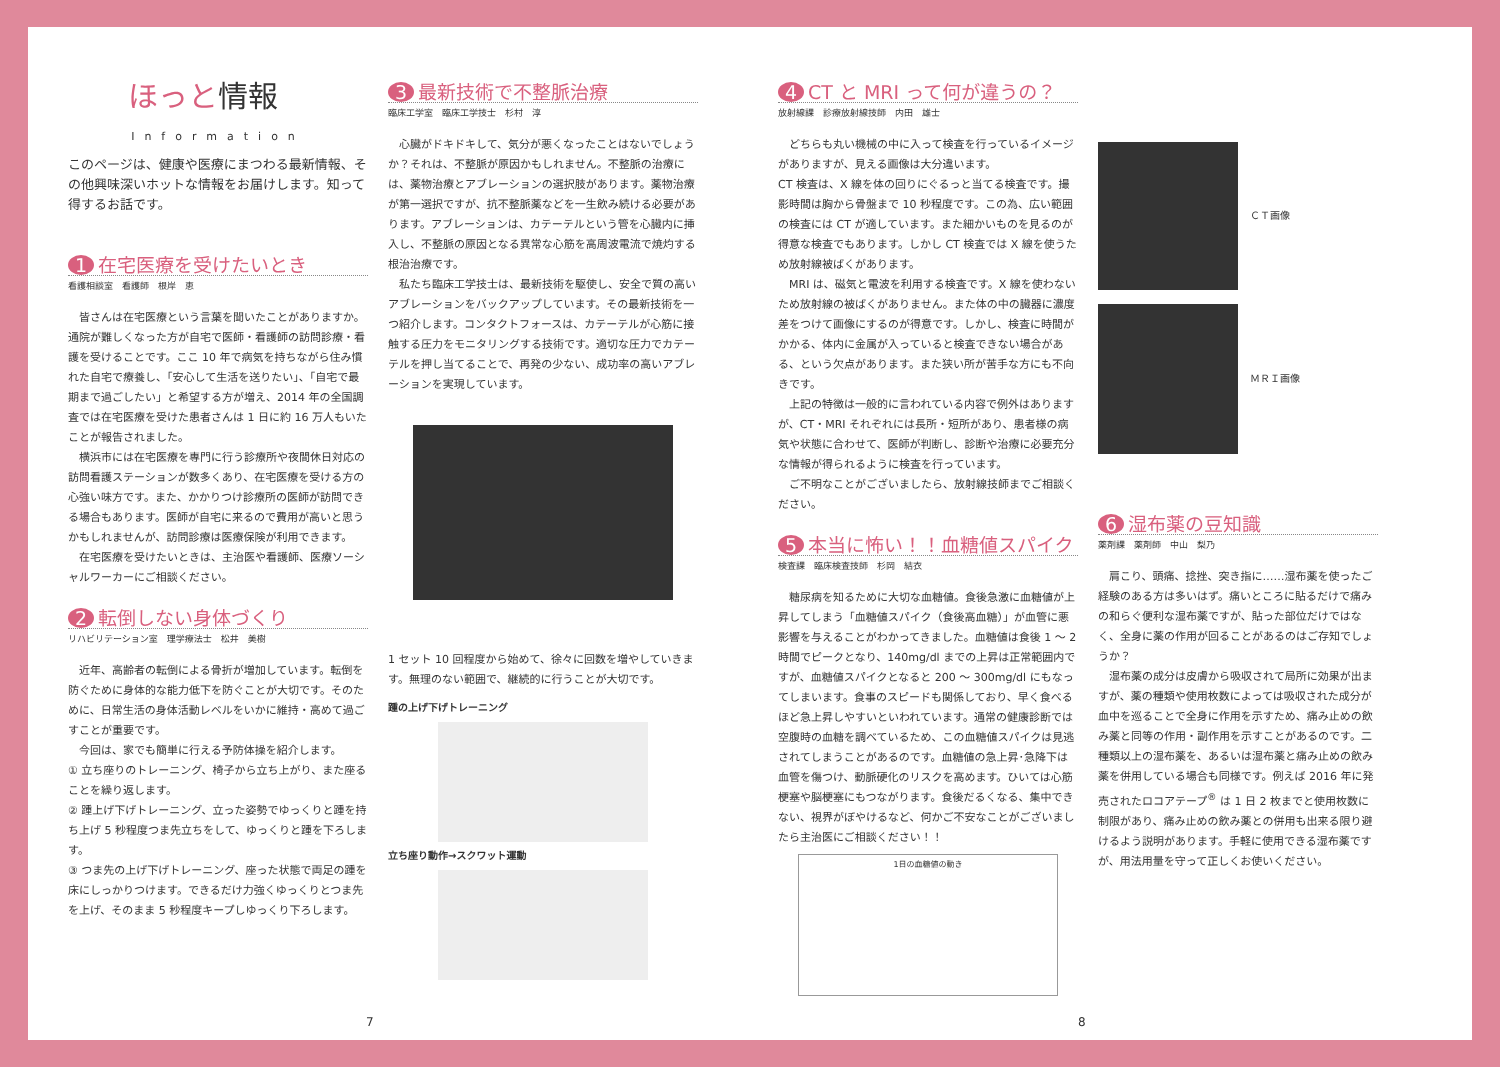ほっと情報
Information
このページは、健康や医療にまつわる最新情報、その他興味深いホットな情報をお届けします。知って得するお話です。
1 在宅医療を受けたいとき
看護相談室　看護師　根岸　恵
皆さんは在宅医療という言葉を聞いたことがありますか。通院が難しくなった方が自宅で医師・看護師の訪問診療・看護を受けることです。ここ 10 年で病気を持ちながら住み慣れた自宅で療養し、「安心して生活を送りたい」、「自宅で最期まで過ごしたい」と希望する方が増え、2014 年の全国調査では在宅医療を受けた患者さんは 1 日に約 16 万人もいたことが報告されました。
横浜市には在宅医療を専門に行う診療所や夜間休日対応の訪問看護ステーションが数多くあり、在宅医療を受ける方の心強い味方です。また、かかりつけ診療所の医師が訪問できる場合もあります。医師が自宅に来るので費用が高いと思うかもしれませんが、訪問診療は医療保険が利用できます。
在宅医療を受けたいときは、主治医や看護師、医療ソーシャルワーカーにご相談ください。
2 転倒しない身体づくり
リハビリテーション室　理学療法士　松井　美樹
近年、高齢者の転倒による骨折が増加しています。転倒を防ぐために身体的な能力低下を防ぐことが大切です。そのために、日常生活の身体活動レベルをいかに維持・高めて過ごすことが重要です。
今回は、家でも簡単に行える予防体操を紹介します。
① 立ち座りのトレーニング、椅子から立ち上がり、また座ることを繰り返します。
② 踵上げ下げトレーニング、立った姿勢でゆっくりと踵を持ち上げ 5 秒程度つま先立ちをして、ゆっくりと踵を下ろします。
③ つま先の上げ下げトレーニング、座った状態で両足の踵を床にしっかりつけます。できるだけ力強くゆっくりとつま先を上げ、そのまま 5 秒程度キープしゆっくり下ろします。
3 最新技術で不整脈治療
臨床工学室　臨床工学技士　杉村　淳
心臓がドキドキして、気分が悪くなったことはないでしょうか？それは、不整脈が原因かもしれません。不整脈の治療には、薬物治療とアブレーションの選択肢があります。薬物治療が第一選択ですが、抗不整脈薬などを一生飲み続ける必要があります。アブレーションは、カテーテルという管を心臓内に挿入し、不整脈の原因となる異常な心筋を高周波電流で焼灼する根治治療です。
私たち臨床工学技士は、最新技術を駆使し、安全で質の高いアブレーションをバックアップしています。その最新技術を一つ紹介します。コンタクトフォースは、カテーテルが心筋に接触する圧力をモニタリングする技術です。適切な圧力でカテーテルを押し当てることで、再発の少ない、成功率の高いアブレーションを実現しています。
1 セット 10 回程度から始めて、徐々に回数を増やしていきます。無理のない範囲で、継続的に行うことが大切です。
踵の上げ下げトレーニング
立ち座り動作→スクワット運動
4 CT と MRI って何が違うの？
放射線課　診療放射線技師　内田　雄士
どちらも丸い機械の中に入って検査を行っているイメージがありますが、見える画像は大分違います。
CT 検査は、X 線を体の回りにぐるっと当てる検査です。撮影時間は胸から骨盤まで 10 秒程度です。この為、広い範囲の検査には CT が適しています。また細かいものを見るのが得意な検査でもあります。しかし CT 検査では X 線を使うため放射線被ばくがあります。
MRI は、磁気と電波を利用する検査です。X 線を使わないため放射線の被ばくがありません。また体の中の臓器に濃度差をつけて画像にするのが得意です。しかし、検査に時間がかかる、体内に金属が入っていると検査できない場合がある、という欠点があります。また狭い所が苦手な方にも不向きです。
上記の特徴は一般的に言われている内容で例外はありますが、CT・MRI それぞれには長所・短所があり、患者様の病気や状態に合わせて、医師が判断し、診断や治療に必要充分な情報が得られるように検査を行っています。
ご不明なことがございましたら、放射線技師までご相談ください。
5 本当に怖い！！血糖値スパイク
検査課　臨床検査技師　杉岡　結衣
糖尿病を知るために大切な血糖値。食後急激に血糖値が上昇してしまう「血糖値スパイク（食後高血糖）」が血管に悪影響を与えることがわかってきました。血糖値は食後 1 ～ 2 時間でピークとなり、140mg/dl までの上昇は正常範囲内ですが、血糖値スパイクとなると 200 ～ 300mg/dl にもなってしまいます。食事のスピードも関係しており、早く食べるほど急上昇しやすいといわれています。通常の健康診断では空腹時の血糖を調べているため、この血糖値スパイクは見逃されてしまうことがあるのです。血糖値の急上昇･急降下は血管を傷つけ、動脈硬化のリスクを高めます。ひいては心筋梗塞や脳梗塞にもつながります。食後だるくなる、集中できない、視界がぼやけるなど、何かご不安なことがございましたら主治医にご相談ください！！
1日の血糖値の動き
ＣＴ画像
ＭＲＩ画像
6 湿布薬の豆知識
薬剤課　薬剤師　中山　梨乃
肩こり、頭痛、捻挫、突き指に……湿布薬を使ったご経験のある方は多いはず。痛いところに貼るだけで痛みの和らぐ便利な湿布薬ですが、貼った部位だけではなく、全身に薬の作用が回ることがあるのはご存知でしょうか？
湿布薬の成分は皮膚から吸収されて局所に効果が出ますが、薬の種類や使用枚数によっては吸収された成分が血中を巡ることで全身に作用を示すため、痛み止めの飲み薬と同等の作用・副作用を示すことがあるのです。二種類以上の湿布薬を、あるいは湿布薬と痛み止めの飲み薬を併用している場合も同様です。例えば 2016 年に発売されたロコアテープ<sup>®</sup> は 1 日 2 枚までと使用枚数に制限があり、痛み止めの飲み薬との併用も出来る限り避けるよう説明があります。手軽に使用できる湿布薬ですが、用法用量を守って正しくお使いください。
7 8